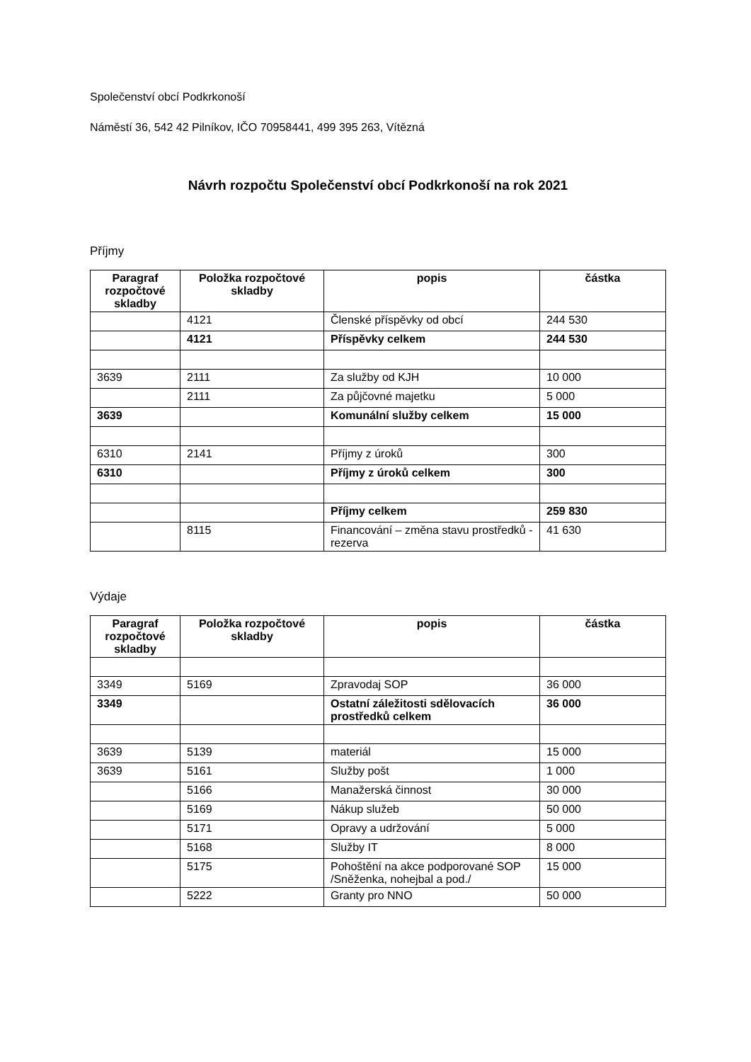Společenství obcí Podkrkonoší
Náměstí 36, 542 42 Pilníkov, IČO 70958441, 499 395 263, Vítězná
Návrh rozpočtu Společenství obcí Podkrkonoší na rok 2021
Příjmy
| Paragraf rozpočtové skladby | Položka rozpočtové skladby | popis | částka |
| --- | --- | --- | --- |
| | 4121 | Členské příspěvky od obcí | 244 530 |
| | 4121 | Příspěvky celkem | 244 530 |
| 3639 | 2111 | Za služby od KJH | 10 000 |
| | 2111 | Za půjčovné majetku | 5 000 |
| 3639 | | Komunální služby celkem | 15 000 |
| 6310 | 2141 | Příjmy z úroků | 300 |
| 6310 | | Příjmy z úroků celkem | 300 |
| | | Příjmy celkem | 259 830 |
| | 8115 | Financování – změna stavu prostředků - rezerva | 41 630 |
Výdaje
| Paragraf rozpočtové skladby | Položka rozpočtové skladby | popis | částka |
| --- | --- | --- | --- |
| 3349 | 5169 | Zpravodaj SOP | 36 000 |
| 3349 | | Ostatní záležitosti sdělovacích prostředků celkem | 36 000 |
| 3639 | 5139 | materiál | 15 000 |
| 3639 | 5161 | Služby pošt | 1 000 |
| | 5166 | Manažerská činnost | 30 000 |
| | 5169 | Nákup služeb | 50 000 |
| | 5171 | Opravy a udržování | 5 000 |
| | 5168 | Služby IT | 8 000 |
| | 5175 | Pohoštění na akce podporované SOP /Sněženka, nohejbal a pod./ | 15 000 |
| | 5222 | Granty pro NNO | 50 000 |